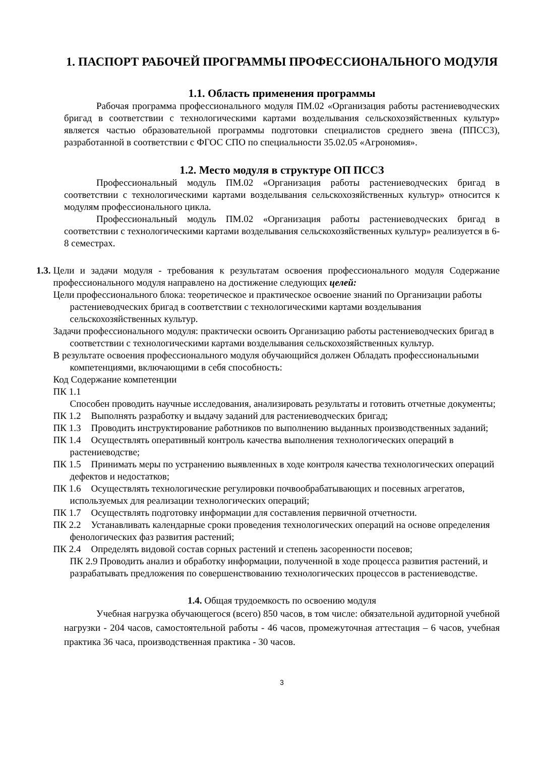1. ПАСПОРТ РАБОЧЕЙ ПРОГРАММЫ ПРОФЕССИОНАЛЬНОГО МОДУЛЯ
1.1. Область применения программы
Рабочая программа профессионального модуля ПМ.02 «Организация работы растениеводческих бригад в соответствии с технологическими картами возделывания сельскохозяйственных культур» является частью образовательной программы подготовки специалистов среднего звена (ППСС3), разработанной в соответствии с ФГОС СПО по специальности 35.02.05 «Агрономия».
1.2. Место модуля в структуре ОП ПССЗ
Профессиональный модуль ПМ.02 «Организация работы растениеводческих бригад в соответствии с технологическими картами возделывания сельскохозяйственных культур» относится к модулям профессионального цикла.
Профессиональный модуль ПМ.02 «Организация работы растениеводческих бригад в соответствии с технологическими картами возделывания сельскохозяйственных культур» реализуется в 6-8 семестрах.
1.3. Цели и задачи модуля - требования к результатам освоения профессионального модуля Содержание профессионального модуля направлено на достижение следующих целей:
Цели профессионального блока: теоретическое и практическое освоение знаний по Организации работы растениеводческих бригад в соответствии с технологическими картами возделывания сельскохозяйственных культур.
Задачи профессионального модуля: практически освоить Организацию работы растениеводческих бригад в соответствии с технологическими картами возделывания сельскохозяйственных культур.
В результате освоения профессионального модуля обучающийся должен Обладать профессиональными компетенциями, включающими в себя способность:
Код Содержание компетенции
ПК 1.1
Способен проводить научные исследования, анализировать результаты и готовить отчетные документы;
ПК 1.2 Выполнять разработку и выдачу заданий для растениеводческих бригад;
ПК 1.3 Проводить инструктирование работников по выполнению выданных производственных заданий;
ПК 1.4 Осуществлять оперативный контроль качества выполнения технологических операций в растениеводстве;
ПК 1.5 Принимать меры по устранению выявленных в ходе контроля качества технологических операций дефектов и недостатков;
ПК 1.6 Осуществлять технологические регулировки почвообрабатывающих и посевных агрегатов, используемых для реализации технологических операций;
ПК 1.7 Осуществлять подготовку информации для составления первичной отчетности.
ПК 2.2 Устанавливать календарные сроки проведения технологических операций на основе определения фенологических фаз развития растений;
ПК 2.4 Определять видовой состав сорных растений и степень засоренности посевов;
ПК 2.9 Проводить анализ и обработку информации, полученной в ходе процесса развития растений, и разрабатывать предложения по совершенствованию технологических процессов в растениеводстве.
1.4. Общая трудоемкость по освоению модуля
Учебная нагрузка обучающегося (всего) 850 часов, в том числе: обязательной аудиторной учебной нагрузки - 204 часов, самостоятельной работы - 46 часов, промежуточная аттестация – 6 часов, учебная практика 36 часа, производственная практика - 30 часов.
3